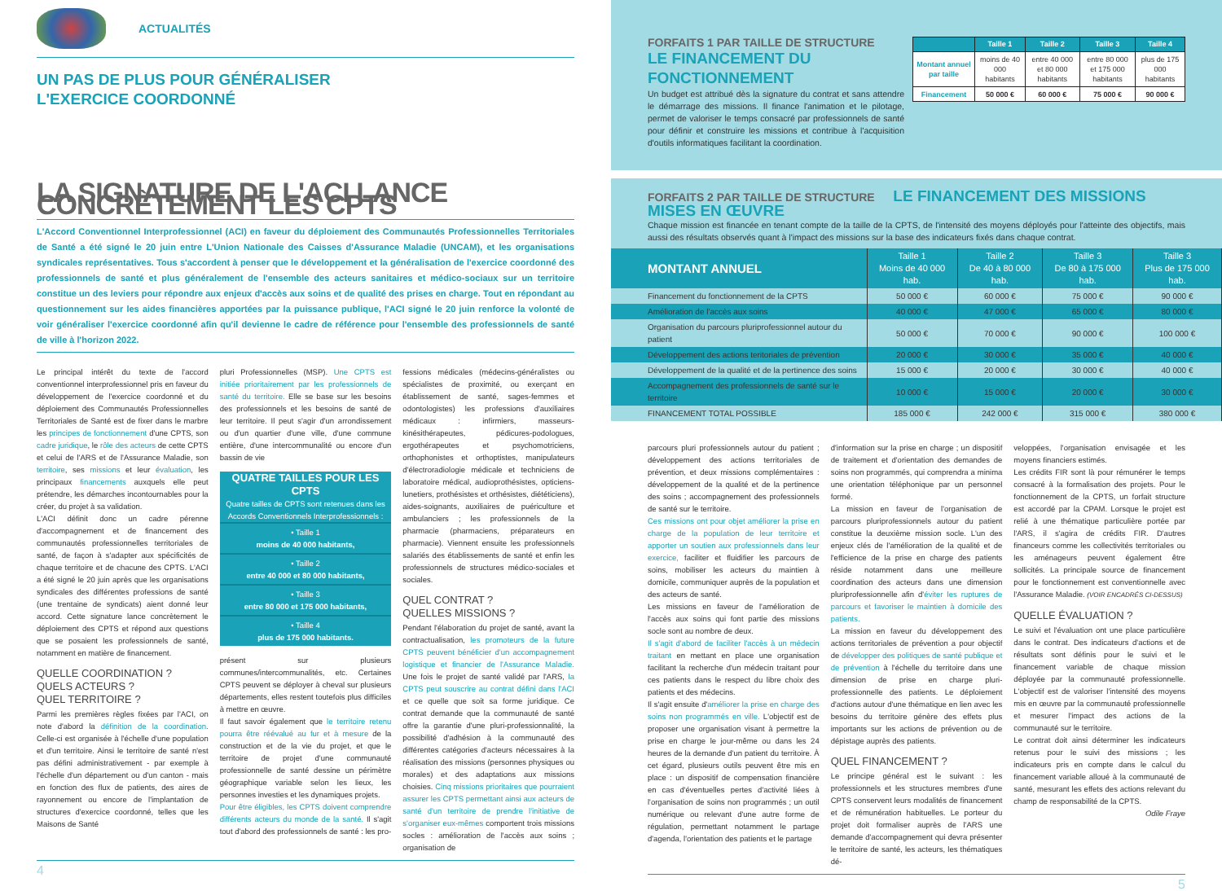ACTUALITÉS
UN PAS DE PLUS POUR GÉNÉRALISER
L'EXERCICE COORDONNÉ
LA SIGNATURE DE L'ACI LANCE CONCRÈTEMENT LES CPTS
L'Accord Conventionnel Interprofessionnel (ACI) en faveur du déploiement des Communautés Professionnelles Territoriales de Santé a été signé le 20 juin entre L'Union Nationale des Caisses d'Assurance Maladie (UNCAM), et les organisations syndicales représentatives. Tous s'accordent à penser que le développement et la généralisation de l'exercice coordonné des professionnels de santé et plus généralement de l'ensemble des acteurs sanitaires et médico-sociaux sur un territoire constitue un des leviers pour répondre aux enjeux d'accès aux soins et de qualité des prises en charge. Tout en répondant au questionnement sur les aides financières apportées par la puissance publique, l'ACI signé le 20 juin renforce la volonté de voir généraliser l'exercice coordonné afin qu'il devienne le cadre de référence pour l'ensemble des professionnels de santé de ville à l'horizon 2022.
Le principal intérêt du texte de l'accord conventionnel interprofessionnel pris en faveur du développement de l'exercice coordonné et du déploiement des Communautés Professionnelles Territoriales de Santé est de fixer dans le marbre les principes de fonctionnement d'une CPTS, son cadre juridique, le rôle des acteurs de cette CPTS et celui de l'ARS et de l'Assurance Maladie, son territoire, ses missions et leur évaluation, les principaux financements auxquels elle peut prétendre, les démarches incontournables pour la créer, du projet à sa validation.
L'ACI définit donc un cadre pérenne d'accompagnement et de financement des communautés professionnelles territoriales de santé, de façon à s'adapter aux spécificités de chaque territoire et de chacune des CPTS. L'ACI a été signé le 20 juin après que les organisations syndicales des différentes professions de santé (une trentaine de syndicats) aient donné leur accord. Cette signature lance concrètement le déploiement des CPTS et répond aux questions que se posaient les professionnels de santé, notamment en matière de financement.
QUELLE COORDINATION ?
QUELS ACTEURS ?
QUEL TERRITOIRE ?
Parmi les premières règles fixées par l'ACI, on note d'abord la définition de la coordination. Celle-ci est organisée à l'échelle d'une population et d'un territoire. Ainsi le territoire de santé n'est pas défini administrativement - par exemple à l'échelle d'un département ou d'un canton - mais en fonction des flux de patients, des aires de rayonnement ou encore de l'implantation de structures d'exercice coordonné, telles que les Maisons de Santé
pluri Professionnelles (MSP). Une CPTS est initiée prioritairement par les professionnels de santé du territoire. Elle se base sur les besoins des professionnels et les besoins de santé de leur territoire. Il peut s'agir d'un arrondissement ou d'un quartier d'une ville, d'une commune entière, d'une intercommunalité ou encore d'un bassin de vie
QUATRE TAILLES POUR LES CPTS
Quatre tailles de CPTS sont retenues dans les Accords Conventionnels Interprofessionnels :
• Taille 1
moins de 40 000 habitants,
• Taille 2
entre 40 000 et 80 000 habitants,
• Taille 3
entre 80 000 et 175 000 habitants,
• Taille 4
plus de 175 000 habitants.
présent sur plusieurs communes/intercommunalités, etc. Certaines CPTS peuvent se déployer à cheval sur plusieurs départements, elles restent toutefois plus difficiles à mettre en œuvre.
Il faut savoir également que le territoire retenu pourra être réévalué au fur et à mesure de la construction et de la vie du projet, et que le territoire de projet d'une communauté professionnelle de santé dessine un périmètre géographique variable selon les lieux, les personnes investies et les dynamiques projets.
Pour être éligibles, les CPTS doivent comprendre différents acteurs du monde de la santé. Il s'agit tout d'abord des professionnels de santé : les pro-
fessions médicales (médecins-généralistes ou spécialistes de proximité, ou exerçant en établissement de santé, sages-femmes et odontologistes) les professions d'auxiliaires médicaux : infirmiers, masseurs-kinésithérapeutes, pédicures-podologues, ergothérapeutes et psychomotriciens, orthophonistes et orthoptistes, manipulateurs d'électroradiologie médicale et techniciens de laboratoire médical, audioprothésistes, opticiens-lunetiers, prothésistes et orthésistes, diététiciens), aides-soignants, auxiliaires de puériculture et ambulanciers ; les professionnels de la pharmacie (pharmaciens, préparateurs en pharmacie). Viennent ensuite les professionnels salariés des établissements de santé et enfin les professionnels de structures médico-sociales et sociales.
QUEL CONTRAT ?
QUELLES MISSIONS ?
Pendant l'élaboration du projet de santé, avant la contractualisation, les promoteurs de la future CPTS peuvent bénéficier d'un accompagnement logistique et financier de l'Assurance Maladie. Une fois le projet de santé validé par l'ARS, la CPTS peut souscrire au contrat défini dans l'ACI et ce quelle que soit sa forme juridique. Ce contrat demande que la communauté de santé offre la garantie d'une pluri-professionnalité, la possibilité d'adhésion à la communauté des différentes catégories d'acteurs nécessaires à la réalisation des missions (personnes physiques ou morales) et des adaptations aux missions choisies. Cinq missions prioritaires que pourraient assurer les CPTS permettant ainsi aux acteurs de santé d'un territoire de prendre l'initiative de s'organiser eux-mêmes comportent trois missions socles : amélioration de l'accès aux soins ; organisation de
4
FORFAITS 1 PAR TAILLE DE STRUCTURE
LE FINANCEMENT DU FONCTIONNEMENT
Un budget est attribué dès la signature du contrat et sans attendre le démarrage des missions. Il finance l'animation et le pilotage, permet de valoriser le temps consacré par professionnels de santé pour définir et construire les missions et contribue à l'acquisition d'outils informatiques facilitant la coordination.
| | Taille 1 | Taille 2 | Taille 3 | Taille 4 |
| --- | --- | --- | --- | --- |
| Montant annuel par taille | moins de 40 000 habitants | entre 40 000 et 80 000 habitants | entre 80 000 et 175 000 habitants | plus de 175 000 habitants |
| Financement | 50 000 € | 60 000 € | 75 000 € | 90 000 € |
FORFAITS 2 PAR TAILLE DE STRUCTURE LE FINANCEMENT DES MISSIONS MISES EN ŒUVRE
Chaque mission est financée en tenant compte de la taille de la CPTS, de l'intensité des moyens déployés pour l'atteinte des objectifs, mais aussi des résultats observés quant à l'impact des missions sur la base des indicateurs fixés dans chaque contrat.
| MONTANT ANNUEL | Taille 1 Moins de 40 000 hab. | Taille 2 De 40 à 80 000 hab. | Taille 3 De 80 à 175 000 hab. | Taille 3 Plus de 175 000 hab. |
| --- | --- | --- | --- | --- |
| Financement du fonctionnement de la CPTS | 50 000 € | 60 000 € | 75 000 € | 90 000 € |
| Amélioration de l'accès aux soins | 40 000 € | 47 000 € | 65 000 € | 80 000 € |
| Organisation du parcours pluriprofessionnel autour du patient | 50 000 € | 70 000 € | 90 000 € | 100 000 € |
| Développement des actions teritoriales de prévention | 20 000 € | 30 000 € | 35 000 € | 40 000 € |
| Développement de la qualité et de la pertinence des soins | 15 000 € | 20 000 € | 30 000 € | 40 000 € |
| Accompagnement des professionnels de santé sur le territoire | 10 000 € | 15 000 € | 20 000 € | 30 000 € |
| FINANCEMENT TOTAL POSSIBLE | 185 000 € | 242 000 € | 315 000 € | 380 000 € |
parcours pluri professionnels autour du patient ; développement des actions territoriales de prévention, et deux missions complémentaires : développement de la qualité et de la pertinence des soins ; accompagnement des professionnels de santé sur le territoire.
Ces missions ont pour objet améliorer la prise en charge de la population de leur territoire et apporter un soutien aux professionnels dans leur exercice, faciliter et fluidifier les parcours de soins, mobiliser les acteurs du maintien à domicile, communiquer auprès de la population et des acteurs de santé.
Les missions en faveur de l'amélioration de l'accès aux soins qui font partie des missions socle sont au nombre de deux.
Il s'agit d'abord de faciliter l'accès à un médecin traitant en mettant en place une organisation facilitant la recherche d'un médecin traitant pour ces patients dans le respect du libre choix des patients et des médecins.
Il s'agit ensuite d'améliorer la prise en charge des soins non programmés en ville. L'objectif est de proposer une organisation visant à permettre la prise en charge le jour-même ou dans les 24 heures de la demande d'un patient du territoire. À cet égard, plusieurs outils peuvent être mis en place : un dispositif de compensation financière en cas d'éventuelles pertes d'activité liées à l'organisation de soins non programmés ; un outil numérique ou relevant d'une autre forme de régulation, permettant notamment le partage d'agenda, l'orientation des patients et le partage
d'information sur la prise en charge ; un dispositif de traitement et d'orientation des demandes de soins non programmés, qui comprendra a minima une orientation téléphonique par un personnel formé.
La mission en faveur de l'organisation de parcours pluriprofessionnels autour du patient constitue la deuxième mission socle. L'un des enjeux clés de l'amélioration de la qualité et de l'efficience de la prise en charge des patients réside notamment dans une meilleure coordination des acteurs dans une dimension pluriprofessionnelle afin d'éviter les ruptures de parcours et favoriser le maintien à domicile des patients.
La mission en faveur du développement des actions territoriales de prévention a pour objectif de développer des politiques de santé publique et de prévention à l'échelle du territoire dans une dimension de prise en charge pluri-professionnelle des patients. Le déploiement d'actions autour d'une thématique en lien avec les besoins du territoire génère des effets plus importants sur les actions de prévention ou de dépistage auprès des patients.
QUEL FINANCEMENT ?
Le principe général est le suivant : les professionnels et les structures membres d'une CPTS conservent leurs modalités de financement et de rémunération habituelles. Le porteur du projet doit formaliser auprès de l'ARS une demande d'accompagnement qui devra présenter le territoire de santé, les acteurs, les thématiques dé-
veloppées, l'organisation envisagée et les moyens financiers estimés.
Les crédits FIR sont là pour rémunérer le temps consacré à la formalisation des projets. Pour le fonctionnement de la CPTS, un forfait structure est accordé par la CPAM. Lorsque le projet est relié à une thématique particulière portée par l'ARS, il s'agira de crédits FIR. D'autres financeurs comme les collectivités territoriales ou les aménageurs peuvent également être sollicités. La principale source de financement pour le fonctionnement est conventionnelle avec l'Assurance Maladie. (VOIR ENCADRÉS CI-DESSUS)
QUELLE ÉVALUATION ?
Le suivi et l'évaluation ont une place particulière dans le contrat. Des indicateurs d'actions et de résultats sont définis pour le suivi et le financement variable de chaque mission déployée par la communauté professionnelle. L'objectif est de valoriser l'intensité des moyens mis en œuvre par la communauté professionnelle et mesurer l'impact des actions de la communauté sur le territoire.
Le contrat doit ainsi déterminer les indicateurs retenus pour le suivi des missions ; les indicateurs pris en compte dans le calcul du financement variable alloué à la communauté de santé, mesurant les effets des actions relevant du champ de responsabilité de la CPTS.
Odile Fraye
5